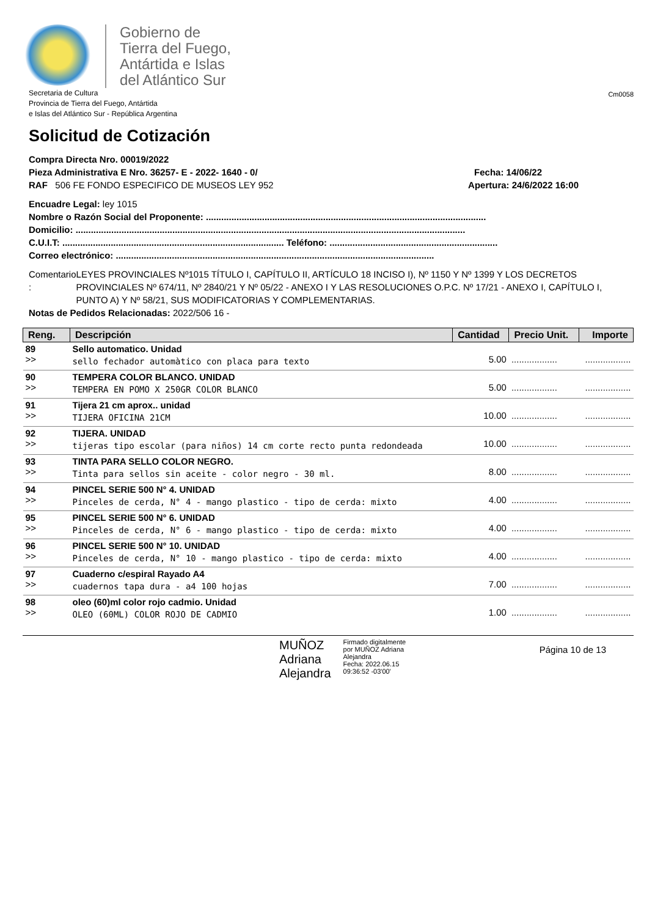Gobierno de
Tierra del Fuego,
Antártida e Islas
del Atlántico Sur
Secretaria de Cultura
Provincia de Tierra del Fuego, Antártida
e Islas del Atlántico Sur - República Argentina
Cm0058
Solicitud de Cotización
Compra Directa Nro. 00019/2022
Pieza Administrativa E Nro. 36257- E - 2022- 1640 - 0/ Fecha: 14/06/22
RAF 506 FE FONDO ESPECIFICO DE MUSEOS LEY 952 Apertura: 24/6/2022 16:00
Encuadre Legal: ley 1015
Nombre o Razón Social del Proponente: ..............................................................................................................
Domicilio: .........................................................................................................................................................
C.U.I.T: ....................................................................................... Teléfono: ..................................................................
Correo electrónico: .............................................................................................................................
Comentario : LEYES PROVINCIALES Nº1015 TÍTULO I, CAPÍTULO II, ARTÍCULO 18 INCISO I), Nº 1150 Y Nº 1399 Y LOS DECRETOS PROVINCIALES Nº 674/11, Nº 2840/21 Y Nº 05/22 - ANEXO I Y LAS RESOLUCIONES O.P.C. Nº 17/21 - ANEXO I, CAPÍTULO I, PUNTO A) Y Nº 58/21, SUS MODIFICATORIAS Y COMPLEMENTARIAS.
Notas de Pedidos Relacionadas: 2022/506 16 -
| Reng. | Descripción | Cantidad | Precio Unit. | Importe |
| --- | --- | --- | --- | --- |
| 89 >> | Sello automatico. Unidad sello fechador automàtico con placa para texto | 5.00 | .................. | .................. |
| 90 >> | TEMPERA COLOR BLANCO. UNIDAD TEMPERA EN POMO X 250GR COLOR BLANCO | 5.00 | .................. | .................. |
| 91 >> | Tijera 21 cm aprox.. unidad TIJERA OFICINA 21CM | 10.00 | .................. | .................. |
| 92 >> | TIJERA. UNIDAD tijeras tipo escolar (para niños) 14 cm corte recto punta redondeada | 10.00 | .................. | .................. |
| 93 >> | TINTA PARA SELLO COLOR NEGRO. Tinta para sellos sin aceite - color negro - 30 ml. | 8.00 | .................. | .................. |
| 94 >> | PINCEL SERIE 500 N° 4. UNIDAD Pinceles de cerda, N° 4 - mango plastico - tipo de cerda: mixto | 4.00 | .................. | .................. |
| 95 >> | PINCEL SERIE 500 N° 6. UNIDAD Pinceles de cerda, N° 6 - mango plastico - tipo de cerda: mixto | 4.00 | .................. | .................. |
| 96 >> | PINCEL SERIE 500 N° 10. UNIDAD Pinceles de cerda, N° 10 - mango plastico - tipo de cerda: mixto | 4.00 | .................. | .................. |
| 97 >> | Cuaderno c/espiral Rayado A4 cuadernos tapa dura - a4 100 hojas | 7.00 | .................. | .................. |
| 98 >> | oleo (60)ml color rojo cadmio. Unidad OLEO (60ML) COLOR ROJO DE CADMIO | 1.00 | .................. | .................. |
MUÑOZ
Adriana
Alejandra
Firmado digitalmente
por MUÑOZ Adriana
Alejandra
Fecha: 2022.06.15
09:36:52 -03'00'
Página 10 de 13